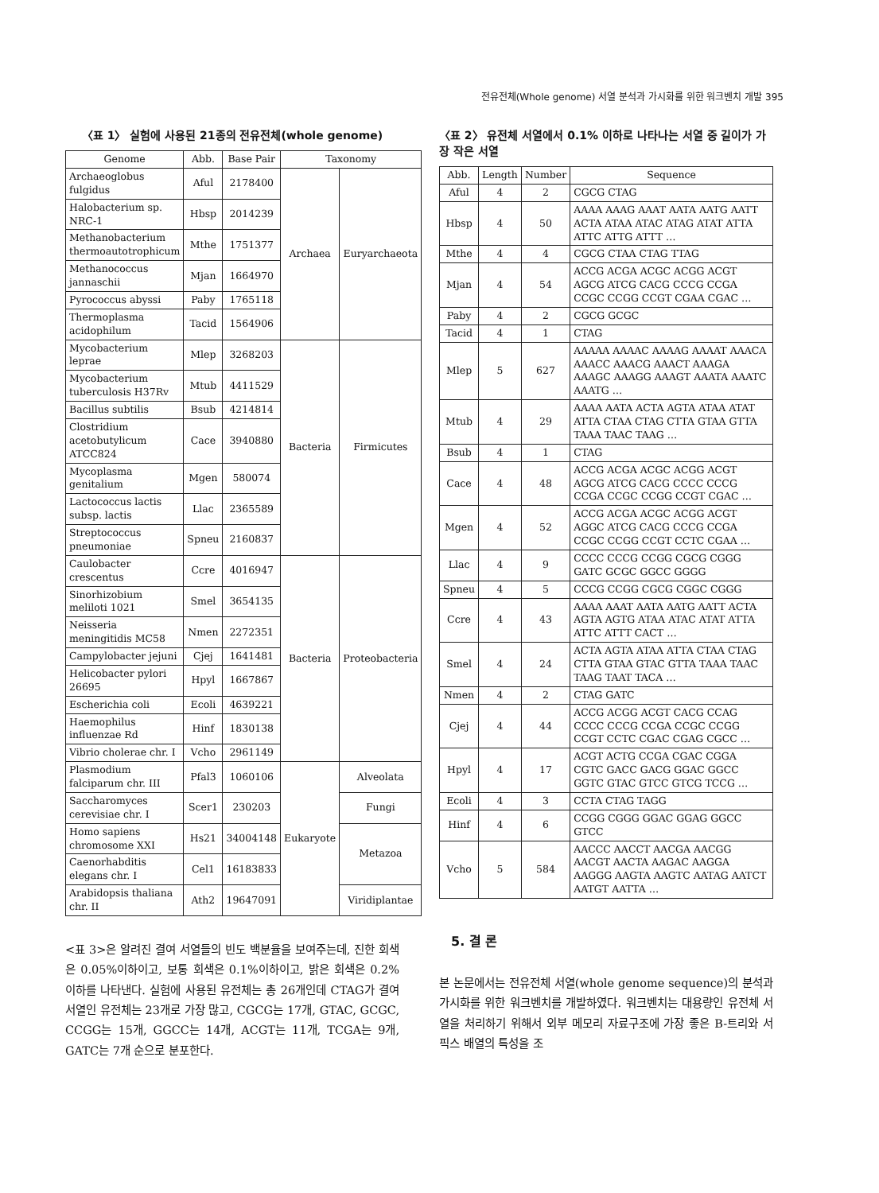전유전체(Whole genome) 서열 분석과 가시화를 위한 워크벤치 개발 395
〈표 1〉 실험에 사용된 21종의 전유전체(whole genome)
| Genome | Abb. | Base Pair | Taxonomy | |
| --- | --- | --- | --- | --- |
| Archaeoglobus fulgidus | Aful | 2178400 | Archaea | Euryarchaeota |
| Halobacterium sp. NRC-1 | Hbsp | 2014239 | | |
| Methanobacterium thermoautotrophicum | Mthe | 1751377 | | |
| Methanococcus jannaschii | Mjan | 1664970 | | |
| Pyrococcus abyssi | Paby | 1765118 | | |
| Thermoplasma acidophilum | Tacid | 1564906 | | |
| Mycobacterium leprae | Mlep | 3268203 | Bacteria | Firmicutes |
| Mycobacterium tuberculosis H37Rv | Mtub | 4411529 | | |
| Bacillus subtilis | Bsub | 4214814 | | |
| Clostridium acetobutylicum ATCC824 | Cace | 3940880 | | |
| Mycoplasma genitalium | Mgen | 580074 | | |
| Lactococcus lactis subsp. lactis | Llac | 2365589 | | |
| Streptococcus pneumoniae | Spneu | 2160837 | | |
| Caulobacter crescentus | Ccre | 4016947 | Bacteria | Proteobacteria |
| Sinorhizobium meliloti 1021 | Smel | 3654135 | | |
| Neisseria meningitidis MC58 | Nmen | 2272351 | | |
| Campylobacter jejuni | Cjej | 1641481 | | |
| Helicobacter pylori 26695 | Hpyl | 1667867 | | |
| Escherichia coli | Ecoli | 4639221 | | |
| Haemophilus influenzae Rd | Hinf | 1830138 | | |
| Vibrio cholerae chr. I | Vcho | 2961149 | | |
| Plasmodium falciparum chr. III | Pfal3 | 1060106 | Eukaryote | Alveolata |
| Saccharomyces cerevisiae chr. I | Scer1 | 230203 | | Fungi |
| Homo sapiens chromosome XXI | Hs21 | 34004148 | | Metazoa |
| Caenorhabditis elegans chr. I | Cel1 | 16183833 | | |
| Arabidopsis thaliana chr. II | Ath2 | 19647091 | | Viridiplantae |
<표 3>은 알려진 결여 서열들의 빈도 백분율을 보여주는데, 진한 회색은 0.05%이하이고, 보통 회색은 0.1%이하이고, 밝은 회색은 0.2%이하를 나타낸다. 실험에 사용된 유전체는 총 26개인데 CTAG가 결여 서열인 유전체는 23개로 가장 많고, CGCG는 17개, GTAC, GCGC, CCGG는 15개, GGCC는 14개, ACGT는 11개, TCGA는 9개, GATC는 7개 순으로 분포한다.
〈표 2〉 유전체 서열에서 0.1% 이하로 나타나는 서열 중 길이가 가장 작은 서열
| Abb. | Length | Number | Sequence |
| --- | --- | --- | --- |
| Aful | 4 | 2 | CGCG CTAG |
| Hbsp | 4 | 50 | AAAA AAAG AAAT AATA AATG AATT ACTA ATAA ATAC ATAG ATAT ATTA ATTC ATTG ATTT … |
| Mthe | 4 | 4 | CGCG CTAA CTAG TTAG |
| Mjan | 4 | 54 | ACCG ACGA ACGC ACGG ACGT AGCG ATCG CACG CCCG CCGA CCGC CCGG CCGT CGAA CGAC … |
| Paby | 4 | 2 | CGCG GCGC |
| Tacid | 4 | 1 | CTAG |
| Mlep | 5 | 627 | AAAAA AAAAC AAAAG AAAAT AAACA AAACC AAACG AAACT AAAGA AAAGC AAAGG AAAGT AAATA AAATC AAATG … |
| Mtub | 4 | 29 | AAAA AATA ACTA AGTA ATAA ATAT ATTA CTAA CTAG CTTA GTAA GTTA TAAA TAAC TAAG … |
| Bsub | 4 | 1 | CTAG |
| Cace | 4 | 48 | ACCG ACGA ACGC ACGG ACGT AGCG ATCG CACG CCCC CCCG CCGA CCGC CCGG CCGT CGAC … |
| Mgen | 4 | 52 | ACCG ACGA ACGC ACGG ACGT AGGC ATCG CACG CCCG CCGA CCGC CCGG CCGT CCTC CGAA … |
| Llac | 4 | 9 | CCCC CCCG CCGG CGCG CGGG GATC GCGC GGCC GGGG |
| Spneu | 4 | 5 | CCCG CCGG CGCG CGGC CGGG |
| Ccre | 4 | 43 | AAAA AAAT AATA AATG AATT ACTA AGTA AGTG ATAA ATAC ATAT ATTA ATTC ATTT CACT … |
| Smel | 4 | 24 | ACTA AGTA ATAA ATTA CTAA CTAG CTTA GTAA GTAC GTTA TAAA TAAC TAAG TAAT TACA … |
| Nmen | 4 | 2 | CTAG GATC |
| Cjej | 4 | 44 | ACCG ACGG ACGT CACG CCAG CCCC CCCG CCGA CCGC CCGG CCGT CCTC CGAC CGAG CGCC … |
| Hpyl | 4 | 17 | ACGT ACTG CCGA CGAC CGGA CGTC GACC GACG GGAC GGCC GGTC GTAC GTCC GTCG TCCG … |
| Ecoli | 4 | 3 | CCTA CTAG TAGG |
| Hinf | 4 | 6 | CCGG CGGG GGAC GGAG GGCC GTCC |
| Vcho | 5 | 584 | AACCC AACCT AACGA AACGG AACGT AACTA AAGAC AAGGA AAGGG AAGTA AAGTC AATAG AATCT AATGT AATTA … |
5. 결 론
본 논문에서는 전유전체 서열(whole genome sequence)의 분석과 가시화를 위한 워크벤치를 개발하였다. 워크벤치는 대용량인 유전체 서열을 처리하기 위해서 외부 메모리 자료구조에 가장 좋은 B-트리와 서픽스 배열의 특성을 조